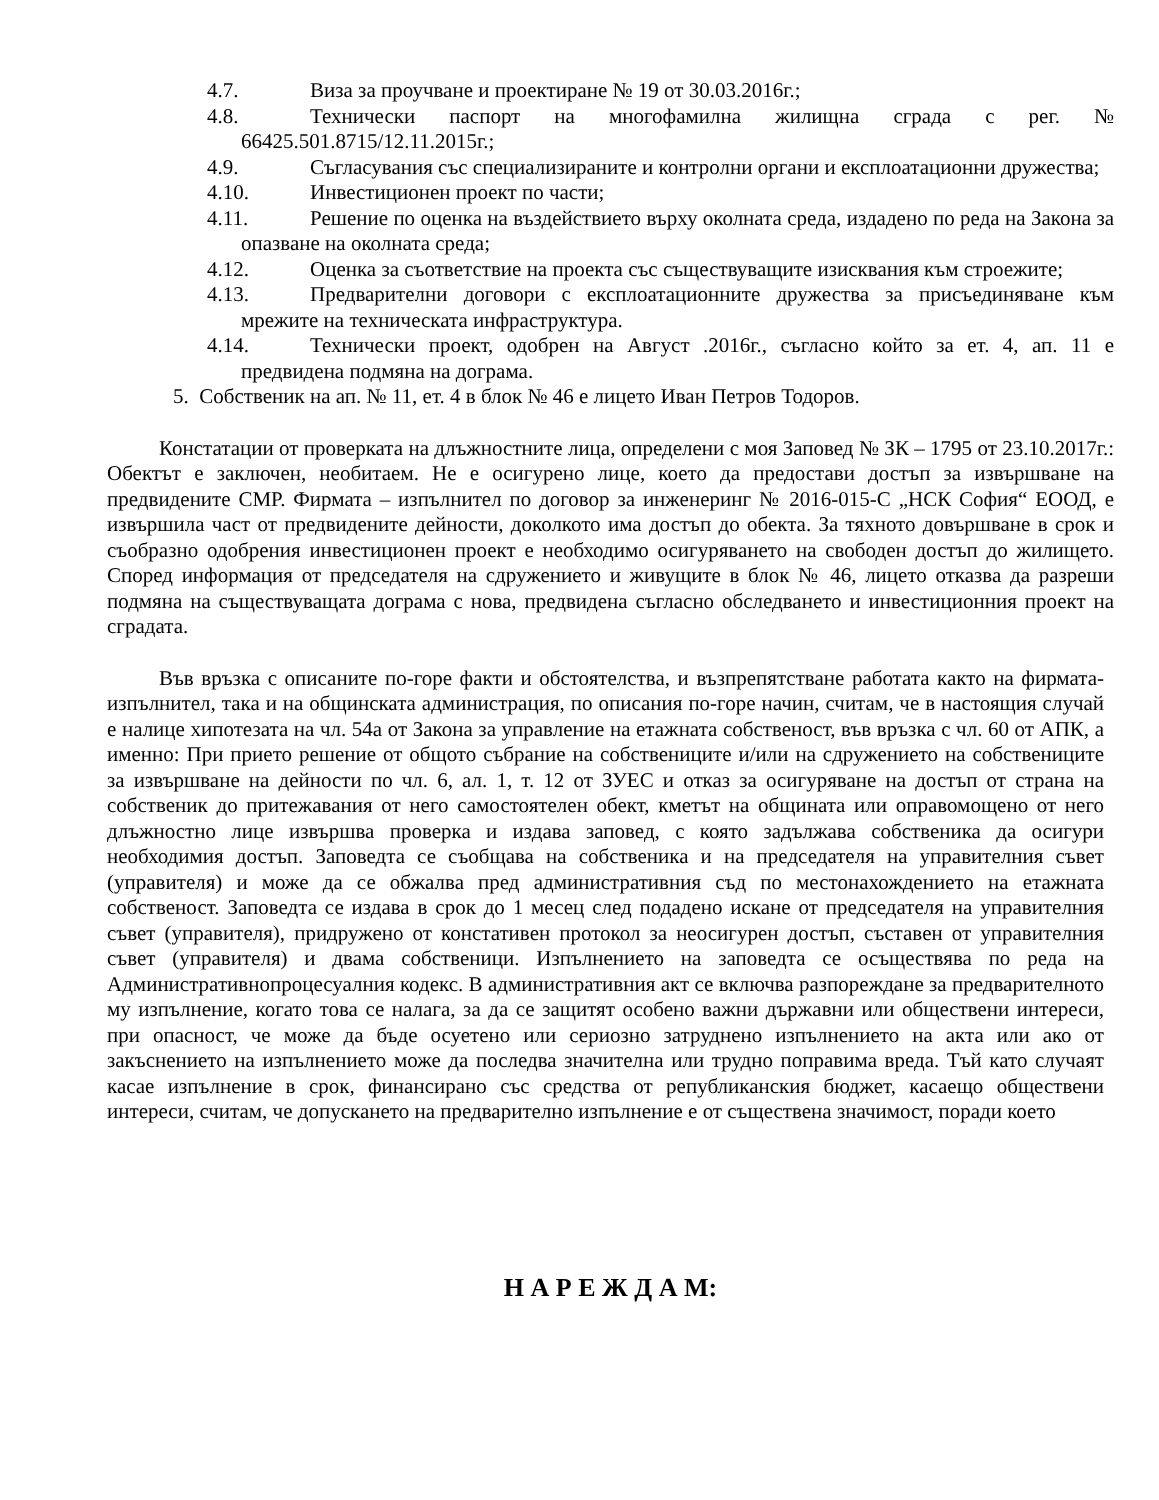4.7. Виза за проучване и проектиране № 19 от 30.03.2016г.;
4.8. Технически паспорт на многофамилна жилищна сграда с рег. № 66425.501.8715/12.11.2015г.;
4.9. Съгласувания със специализираните и контролни органи и експлоатационни дружества;
4.10. Инвестиционен проект по части;
4.11. Решение по оценка на въздействието върху околната среда, издадено по реда на Закона за опазване на околната среда;
4.12. Оценка за съответствие на проекта със съществуващите изисквания към строежите;
4.13. Предварителни договори с експлоатационните дружества за присъединяване към мрежите на техническата инфраструктура.
4.14. Технически проект, одобрен на Август .2016г., съгласно който за ет. 4, ап. 11 е предвидена подмяна на дограма.
5. Собственик на ап. № 11, ет. 4 в блок № 46 е лицето Иван Петров Тодоров.
Констатации от проверката на длъжностните лица, определени с моя Заповед № ЗК – 1795 от 23.10.2017г.: Обектът е заключен, необитаем. Не е осигурено лице, което да предостави достъп за извършване на предвидените СМР. Фирмата – изпълнител по договор за инженеринг № 2016-015-С „НСК София“ ЕООД, е извършила част от предвидените дейности, доколкото има достъп до обекта. За тяхното довършване в срок и съобразно одобрения инвестиционен проект е необходимо осигуряването на свободен достъп до жилището. Според информация от председателя на сдружението и живущите в блок № 46, лицето отказва да разреши подмяна на съществуващата дограма с нова, предвидена съгласно обследването и инвестиционния проект на сградата.
Във връзка с описаните по-горе факти и обстоятелства, и възпрепятстване работата както на фирмата-изпълнител, така и на общинската администрация, по описания по-горе начин, считам, че в настоящия случай е налице хипотезата на чл. 54а от Закона за управление на етажната собственост, във връзка с чл. 60 от АПК, а именно: При прието решение от общото събрание на собствениците и/или на сдружението на собствениците за извършване на дейности по чл. 6, ал. 1, т. 12 от ЗУЕС и отказ за осигуряване на достъп от страна на собственик до притежавания от него самостоятелен обект, кметът на общината или оправомощено от него длъжностно лице извършва проверка и издава заповед, с която задължава собственика да осигури необходимия достъп. Заповедта се съобщава на собственика и на председателя на управителния съвет (управителя) и може да се обжалва пред административния съд по местонахождението на етажната собственост. Заповедта се издава в срок до 1 месец след подадено искане от председателя на управителния съвет (управителя), придружено от констативен протокол за неосигурен достъп, съставен от управителния съвет (управителя) и двама собственици. Изпълнението на заповедта се осъществява по реда на Административнопроцесуалния кодекс. В административния акт се включва разпореждане за предварителното му изпълнение, когато това се налага, за да се защитят особено важни държавни или обществени интереси, при опасност, че може да бъде осуетено или сериозно затруднено изпълнението на акта или ако от закъснението на изпълнението може да последва значителна или трудно поправима вреда. Тъй като случаят касае изпълнение в срок, финансирано със средства от републиканския бюджет, касаещо обществени интереси, считам, че допускането на предварително изпълнение е от съществена значимост, поради което
Н А Р Е Ж Д А М: